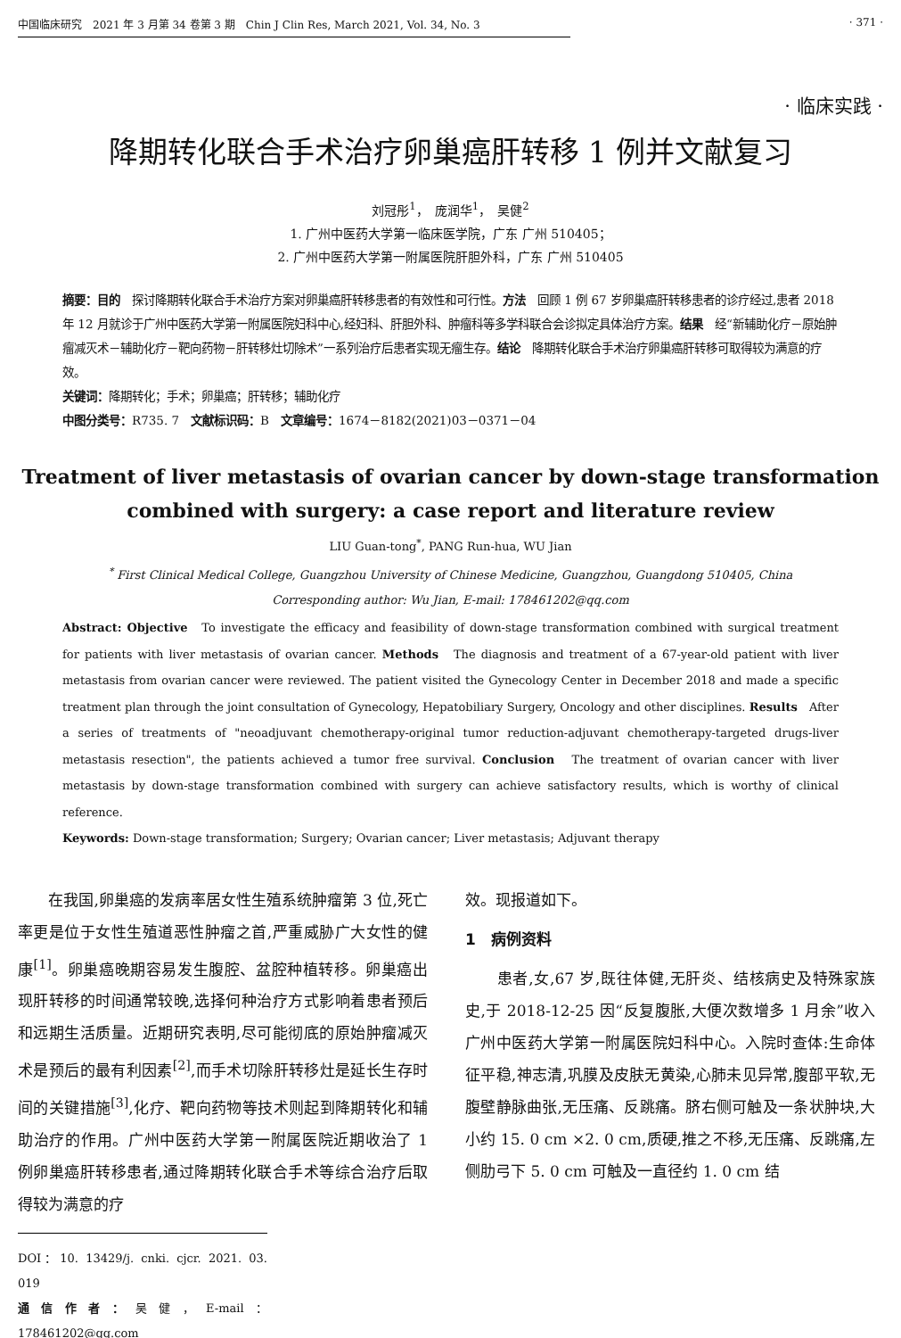中国临床研究　2021 年 3 月第 34 卷第 3 期　Chin J Clin Res, March 2021, Vol. 34, No. 3 · 371 ·
· 临床实践 ·
降期转化联合手术治疗卵巢癌肝转移 1 例并文献复习
刘冠彤<sup>1</sup>，　庞润华<sup>1</sup>，　吴健<sup>2</sup>
1. 广州中医药大学第一临床医学院，广东 广州 510405；
2. 广州中医药大学第一附属医院肝胆外科，广东 广州 510405
摘要：目的　探讨降期转化联合手术治疗方案对卵巢癌肝转移患者的有效性和可行性。方法　回顾 1 例 67 岁卵巢癌肝转移患者的诊疗经过,患者 2018 年 12 月就诊于广州中医药大学第一附属医院妇科中心,经妇科、肝胆外科、肿瘤科等多学科联合会诊拟定具体治疗方案。结果　经“新辅助化疗－原始肿瘤减灭术－辅助化疗－靶向药物－肝转移灶切除术”一系列治疗后患者实现无瘤生存。结论　降期转化联合手术治疗卵巢癌肝转移可取得较为满意的疗效。
关键词：降期转化；手术；卵巢癌；肝转移；辅助化疗
中图分类号：R735. 7　文献标识码：B　文章编号：1674－8182(2021)03－0371－04
Treatment of liver metastasis of ovarian cancer by down-stage transformation combined with surgery: a case report and literature review
LIU Guan-tong<sup>*</sup>, PANG Run-hua, WU Jian
<sup>*</sup> First Clinical Medical College, Guangzhou University of Chinese Medicine, Guangzhou, Guangdong 510405, China
Corresponding author: Wu Jian, E-mail: 178461202@qq.com
Abstract: Objective　To investigate the efficacy and feasibility of down-stage transformation combined with surgical treatment for patients with liver metastasis of ovarian cancer. Methods　The diagnosis and treatment of a 67-year-old patient with liver metastasis from ovarian cancer were reviewed. The patient visited the Gynecology Center in December 2018 and made a specific treatment plan through the joint consultation of Gynecology, Hepatobiliary Surgery, Oncology and other disciplines. Results　After a series of treatments of "neoadjuvant chemotherapy-original tumor reduction-adjuvant chemotherapy-targeted drugs-liver metastasis resection", the patients achieved a tumor free survival. Conclusion　The treatment of ovarian cancer with liver metastasis by down-stage transformation combined with surgery can achieve satisfactory results, which is worthy of clinical reference.
Keywords: Down-stage transformation; Surgery; Ovarian cancer; Liver metastasis; Adjuvant therapy
　　在我国,卵巢癌的发病率居女性生殖系统肿瘤第 3 位,死亡率更是位于女性生殖道恶性肿瘤之首,严重威胁广大女性的健康<sup>[1]</sup>。卵巢癌晚期容易发生腹腔、盆腔种植转移。卵巢癌出现肝转移的时间通常较晚,选择何种治疗方式影响着患者预后和远期生活质量。近期研究表明,尽可能彻底的原始肿瘤减灭术是预后的最有利因素<sup>[2]</sup>,而手术切除肝转移灶是延长生存时间的关键措施<sup>[3]</sup>,化疗、靶向药物等技术则起到降期转化和辅助治疗的作用。广州中医药大学第一附属医院近期收治了 1 例卵巢癌肝转移患者,通过降期转化联合手术等综合治疗后取得较为满意的疗
DOI：10. 13429/j. cnki. cjcr. 2021. 03. 019
通信作者：吴健，E-mail：178461202@qq.com
效。现报道如下。
1　病例资料
　　患者,女,67 岁,既往体健,无肝炎、结核病史及特殊家族史,于 2018-12-25 因“反复腹胀,大便次数增多 1 月余”收入广州中医药大学第一附属医院妇科中心。入院时查体:生命体征平稳,神志清,巩膜及皮肤无黄染,心肺未见异常,腹部平软,无腹壁静脉曲张,无压痛、反跳痛。脐右侧可触及一条状肿块,大小约 15. 0 cm ×2. 0 cm,质硬,推之不移,无压痛、反跳痛,左侧肋弓下 5. 0 cm 可触及一直径约 1. 0 cm 结